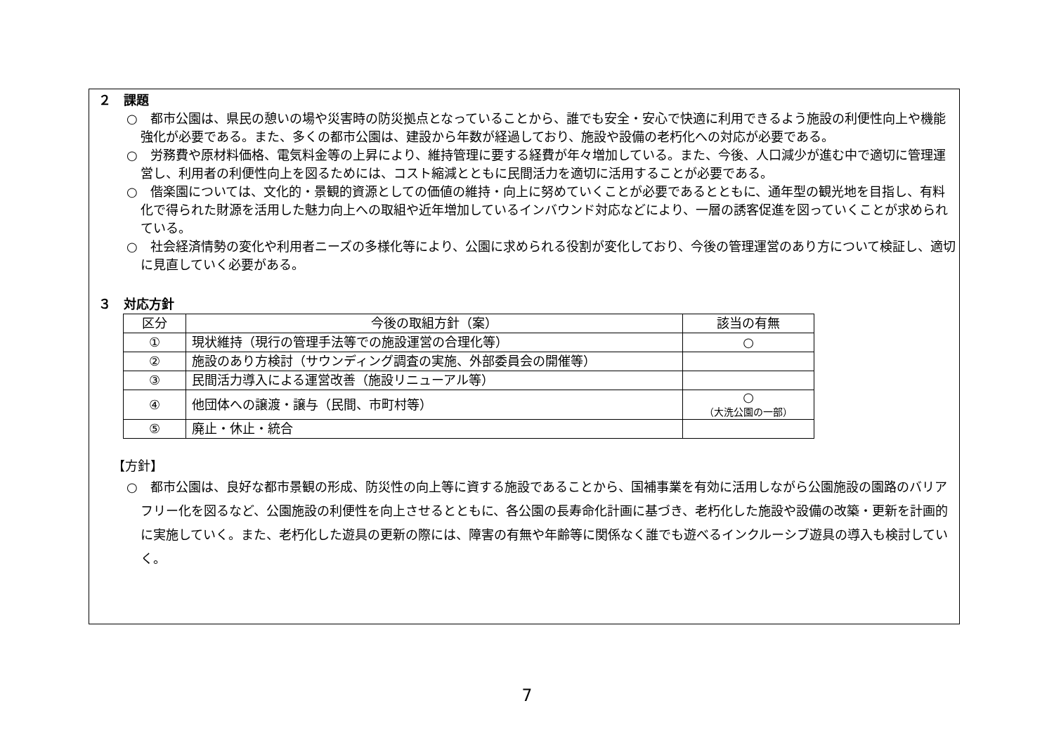２　課題
○　都市公園は、県民の憩いの場や災害時の防災拠点となっていることから、誰でも安全・安心で快適に利用できるよう施設の利便性向上や機能強化が必要である。また、多くの都市公園は、建設から年数が経過しており、施設や設備の老朽化への対応が必要である。
○　労務費や原材料価格、電気料金等の上昇により、維持管理に要する経費が年々増加している。また、今後、人口減少が進む中で適切に管理運営し、利用者の利便性向上を図るためには、コスト縮減とともに民間活力を適切に活用することが必要である。
○　偕楽園については、文化的・景観的資源としての価値の維持・向上に努めていくことが必要であるとともに、通年型の観光地を目指し、有料化で得られた財源を活用した魅力向上への取組や近年増加しているインバウンド対応などにより、一層の誘客促進を図っていくことが求められている。
○　社会経済情勢の変化や利用者ニーズの多様化等により、公園に求められる役割が変化しており、今後の管理運営のあり方について検証し、適切に見直していく必要がある。
３　対応方針
| 区分 | 今後の取組方針（案） | 該当の有無 |
| --- | --- | --- |
| ① | 現状維持（現行の管理手法等での施設運営の合理化等） | ○ |
| ② | 施設のあり方検討（サウンディング調査の実施、外部委員会の開催等） | |
| ③ | 民間活力導入による運営改善（施設リニューアル等） | |
| ④ | 他団体への譲渡・譲与（民間、市町村等） | ○ （大洗公園の一部） |
| ⑤ | 廃止・休止・統合 | |
【方針】
○　都市公園は、良好な都市景観の形成、防災性の向上等に資する施設であることから、国補事業を有効に活用しながら公園施設の園路のバリアフリー化を図るなど、公園施設の利便性を向上させるとともに、各公園の長寿命化計画に基づき、老朽化した施設や設備の改築・更新を計画的に実施していく。また、老朽化した遊具の更新の際には、障害の有無や年齢等に関係なく誰でも遊べるインクルーシブ遊具の導入も検討していく。
7